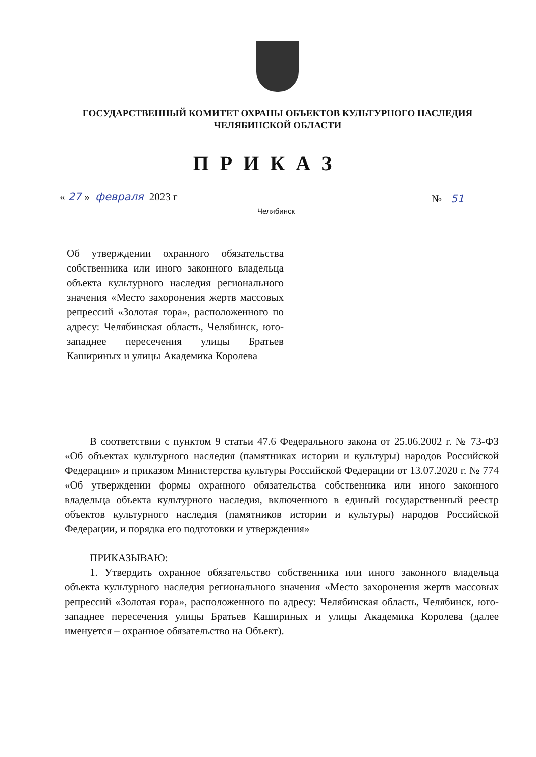ГОСУДАРСТВЕННЫЙ КОМИТЕТ ОХРАНЫ ОБЪЕКТОВ КУЛЬТУРНОГО НАСЛЕДИЯ
ЧЕЛЯБИНСКОЙ ОБЛАСТИ
ПРИКАЗ
« 27 » февраля 2023 г № 51
Челябинск
Об утверждении охранного обязательства собственника или иного законного владельца объекта культурного наследия регионального значения «Место захоронения жертв массовых репрессий «Золотая гора», расположенного по адресу: Челябинская область, Челябинск, юго-западнее пересечения улицы Братьев Кашириных и улицы Академика Королева
В соответствии с пунктом 9 статьи 47.6 Федерального закона от 25.06.2002 г. № 73-ФЗ «Об объектах культурного наследия (памятниках истории и культуры) народов Российской Федерации» и приказом Министерства культуры Российской Федерации от 13.07.2020 г. № 774 «Об утверждении формы охранного обязательства собственника или иного законного владельца объекта культурного наследия, включенного в единый государственный реестр объектов культурного наследия (памятников истории и культуры) народов Российской Федерации, и порядка его подготовки и утверждения»
ПРИКАЗЫВАЮ:
1. Утвердить охранное обязательство собственника или иного законного владельца объекта культурного наследия регионального значения «Место захоронения жертв массовых репрессий «Золотая гора», расположенного по адресу: Челябинская область, Челябинск, юго-западнее пересечения улицы Братьев Кашириных и улицы Академика Королева (далее именуется – охранное обязательство на Объект).